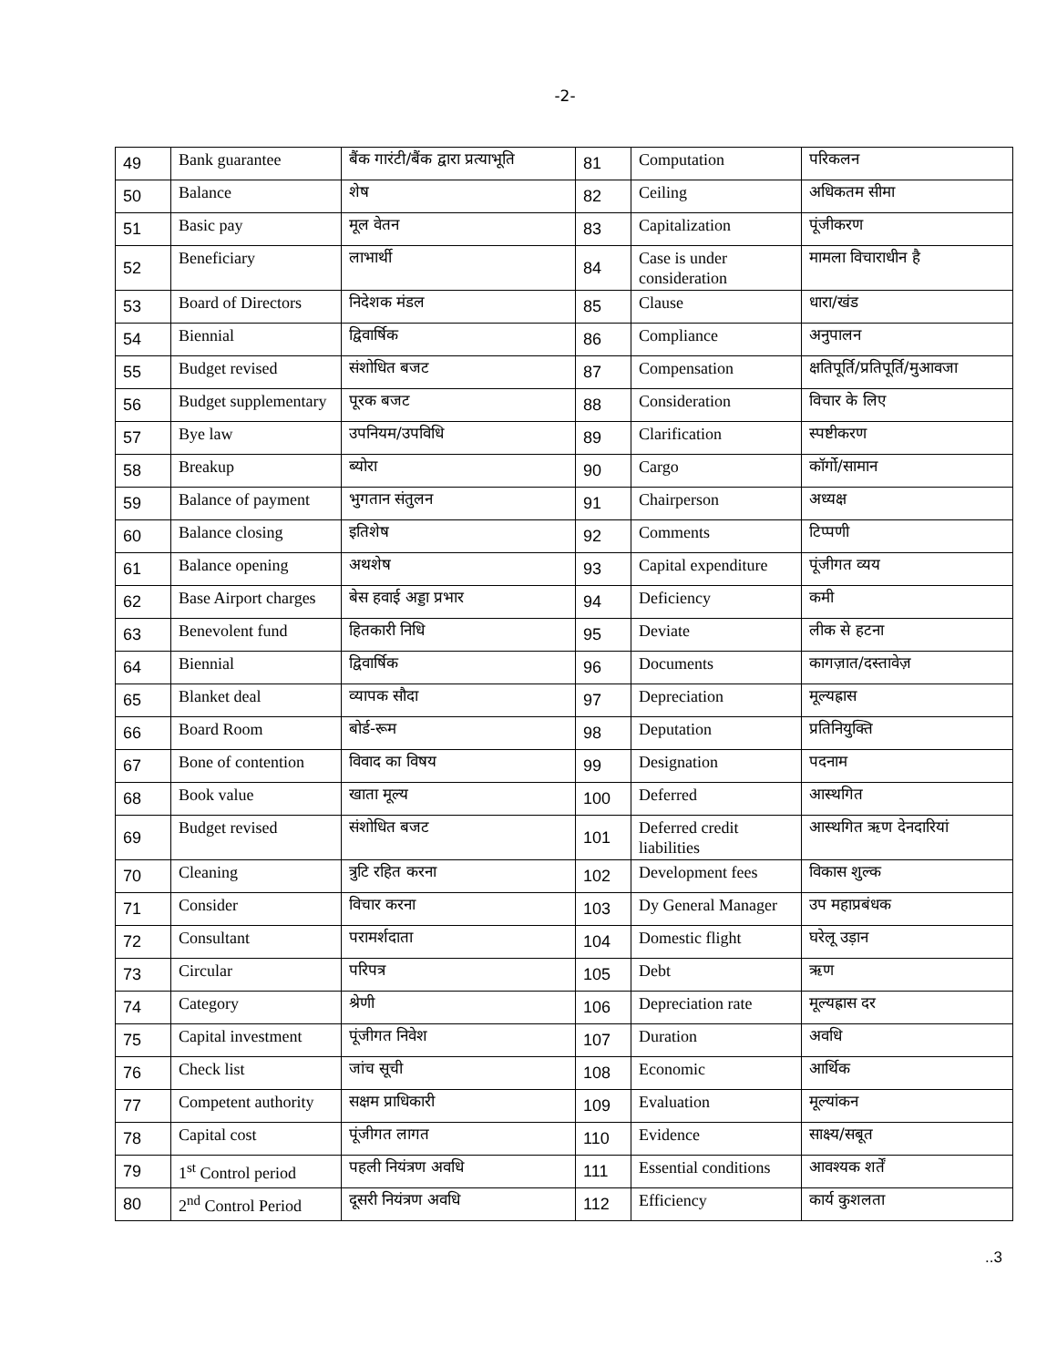-2-
| 49 | Bank guarantee | बैंक गारंटी/बैंक द्वारा प्रत्याभूति | 81 | Computation | परिकलन |
| 50 | Balance | शेष | 82 | Ceiling | अधिकतम सीमा |
| 51 | Basic pay | मूल वेतन | 83 | Capitalization | पूंजीकरण |
| 52 | Beneficiary | लाभार्थी | 84 | Case is under consideration | मामला विचाराधीन है |
| 53 | Board of Directors | निदेशक मंडल | 85 | Clause | धारा/खंड |
| 54 | Biennial | द्विवार्षिक | 86 | Compliance | अनुपालन |
| 55 | Budget revised | संशोधित बजट | 87 | Compensation | क्षतिपूर्ति/प्रतिपूर्ति/मुआवजा |
| 56 | Budget supplementary | पूरक बजट | 88 | Consideration | विचार के लिए |
| 57 | Bye law | उपनियम/उपविधि | 89 | Clarification | स्पष्टीकरण |
| 58 | Breakup | ब्योरा | 90 | Cargo | कॉर्गो/सामान |
| 59 | Balance of payment | भुगतान संतुलन | 91 | Chairperson | अध्यक्ष |
| 60 | Balance closing | इतिशेष | 92 | Comments | टिप्पणी |
| 61 | Balance opening | अथशेष | 93 | Capital expenditure | पूंजीगत व्यय |
| 62 | Base Airport charges | बेस हवाई अड्डा प्रभार | 94 | Deficiency | कमी |
| 63 | Benevolent fund | हितकारी निधि | 95 | Deviate | लीक से हटना |
| 64 | Biennial | द्विवार्षिक | 96 | Documents | कागज़ात/दस्तावेज़ |
| 65 | Blanket deal | व्यापक सौदा | 97 | Depreciation | मूल्यह्रास |
| 66 | Board Room | बोर्ड-रूम | 98 | Deputation | प्रतिनियुक्ति |
| 67 | Bone of contention | विवाद का विषय | 99 | Designation | पदनाम |
| 68 | Book value | खाता मूल्य | 100 | Deferred | आस्थगित |
| 69 | Budget revised | संशोधित बजट | 101 | Deferred credit liabilities | आस्थगित ऋण देनदारियां |
| 70 | Cleaning | त्रुटि रहित करना | 102 | Development fees | विकास शुल्क |
| 71 | Consider | विचार करना | 103 | Dy General Manager | उप महाप्रबंधक |
| 72 | Consultant | परामर्शदाता | 104 | Domestic flight | घरेलू उड़ान |
| 73 | Circular | परिपत्र | 105 | Debt | ऋण |
| 74 | Category | श्रेणी | 106 | Depreciation rate | मूल्यह्रास दर |
| 75 | Capital investment | पूंजीगत निवेश | 107 | Duration | अवधि |
| 76 | Check list | जांच सूची | 108 | Economic | आर्थिक |
| 77 | Competent authority | सक्षम प्राधिकारी | 109 | Evaluation | मूल्यांकन |
| 78 | Capital cost | पूंजीगत लागत | 110 | Evidence | साक्ष्य/सबूत |
| 79 | 1<sup>st</sup> Control period | पहली नियंत्रण अवधि | 111 | Essential conditions | आवश्यक शर्तें |
| 80 | 2<sup>nd</sup> Control Period | दूसरी नियंत्रण अवधि | 112 | Efficiency | कार्य कुशलता |
..3